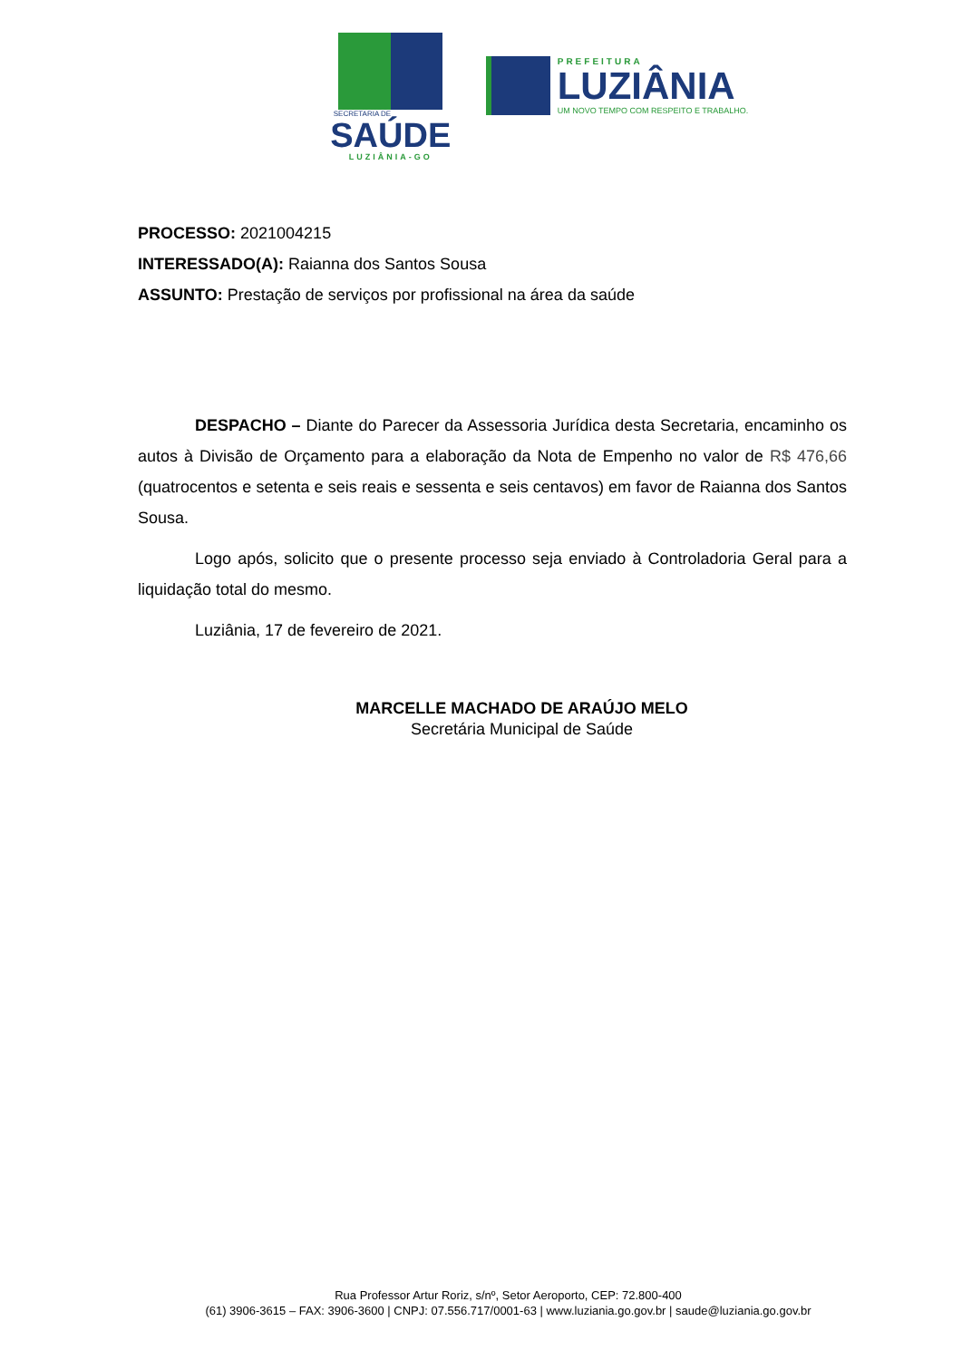SECRETARIA DE
SAÚDE
LUZIÂNIA-GO
PREFEITURA
LUZIÂNIA
UM NOVO TEMPO COM RESPEITO E TRABALHO.
PROCESSO: 2021004215
INTERESSADO(A): Raianna dos Santos Sousa
ASSUNTO: Prestação de serviços por profissional na área da saúde
DESPACHO – Diante do Parecer da Assessoria Jurídica desta Secretaria, encaminho os autos à Divisão de Orçamento para a elaboração da Nota de Empenho no valor de R$ 476,66 (quatrocentos e setenta e seis reais e sessenta e seis centavos) em favor de Raianna dos Santos Sousa.
Logo após, solicito que o presente processo seja enviado à Controladoria Geral para a liquidação total do mesmo.
Luziânia, 17 de fevereiro de 2021.
MARCELLE MACHADO DE ARAÚJO MELO
Secretária Municipal de Saúde
Rua Professor Artur Roriz, s/nº, Setor Aeroporto, CEP: 72.800-400
(61) 3906-3615 – FAX: 3906-3600 | CNPJ: 07.556.717/0001-63 | www.luziania.go.gov.br | saude@luziania.go.gov.br